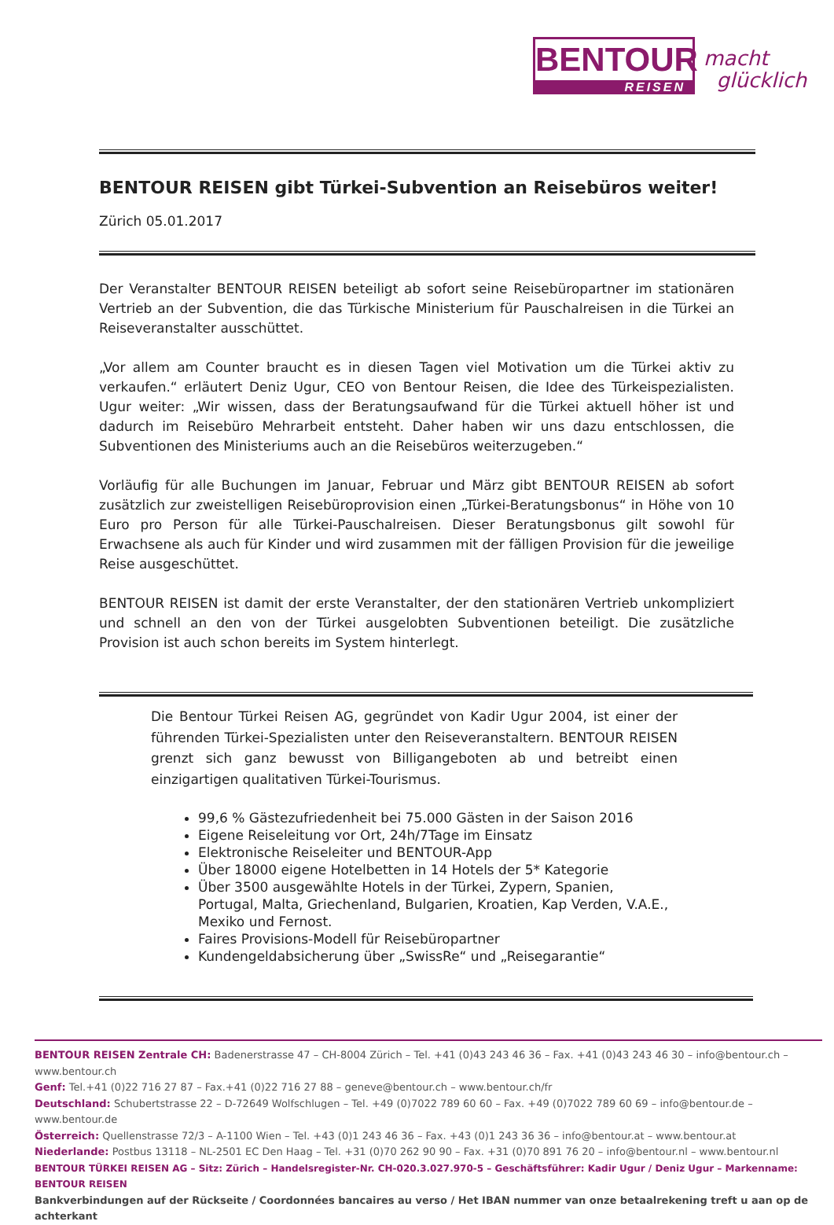BENTOUR
REISEN
macht
glücklich
BENTOUR REISEN gibt Türkei-Subvention an Reisebüros weiter!
Zürich 05.01.2017
Der Veranstalter BENTOUR REISEN beteiligt ab sofort seine Reisebüropartner im stationären Vertrieb an der Subvention, die das Türkische Ministerium für Pauschalreisen in die Türkei an Reiseveranstalter ausschüttet.
„Vor allem am Counter braucht es in diesen Tagen viel Motivation um die Türkei aktiv zu verkaufen.“ erläutert Deniz Ugur, CEO von Bentour Reisen, die Idee des Türkeispezialisten. Ugur weiter: „Wir wissen, dass der Beratungsaufwand für die Türkei aktuell höher ist und dadurch im Reisebüro Mehrarbeit entsteht. Daher haben wir uns dazu entschlossen, die Subventionen des Ministeriums auch an die Reisebüros weiterzugeben.“
Vorläufig für alle Buchungen im Januar, Februar und März gibt BENTOUR REISEN ab sofort zusätzlich zur zweistelligen Reisebüroprovision einen „Türkei-Beratungsbonus“ in Höhe von 10 Euro pro Person für alle Türkei-Pauschalreisen. Dieser Beratungsbonus gilt sowohl für Erwachsene als auch für Kinder und wird zusammen mit der fälligen Provision für die jeweilige Reise ausgeschüttet.
BENTOUR REISEN ist damit der erste Veranstalter, der den stationären Vertrieb unkompliziert und schnell an den von der Türkei ausgelobten Subventionen beteiligt. Die zusätzliche Provision ist auch schon bereits im System hinterlegt.
Die Bentour Türkei Reisen AG, gegründet von Kadir Ugur 2004, ist einer der führenden Türkei-Spezialisten unter den Reiseveranstaltern. BENTOUR REISEN grenzt sich ganz bewusst von Billigangeboten ab und betreibt einen einzigartigen qualitativen Türkei-Tourismus.
99,6 % Gästezufriedenheit bei 75.000 Gästen in der Saison 2016
Eigene Reiseleitung vor Ort, 24h/7Tage im Einsatz
Elektronische Reiseleiter und BENTOUR-App
Über 18000 eigene Hotelbetten in 14 Hotels der 5* Kategorie
Über 3500 ausgewählte Hotels in der Türkei, Zypern, Spanien, Portugal, Malta, Griechenland, Bulgarien, Kroatien, Kap Verden, V.A.E., Mexiko und Fernost.
Faires Provisions-Modell für Reisebüropartner
Kundengeldabsicherung über „SwissRe“ und „Reisegarantie“
BENTOUR REISEN Zentrale CH: Badenerstrasse 47 – CH-8004 Zürich – Tel. +41 (0)43 243 46 36 – Fax. +41 (0)43 243 46 30 – info@bentour.ch – www.bentour.ch
Genf: Tel.+41 (0)22 716 27 87 – Fax.+41 (0)22 716 27 88 – geneve@bentour.ch – www.bentour.ch/fr
Deutschland: Schubertstrasse 22 – D-72649 Wolfschlugen – Tel. +49 (0)7022 789 60 60 – Fax. +49 (0)7022 789 60 69 – info@bentour.de – www.bentour.de
Österreich: Quellenstrasse 72/3 – A-1100 Wien – Tel. +43 (0)1 243 46 36 – Fax. +43 (0)1 243 36 36 – info@bentour.at – www.bentour.at
Niederlande: Postbus 13118 – NL-2501 EC Den Haag – Tel. +31 (0)70 262 90 90 – Fax. +31 (0)70 891 76 20 – info@bentour.nl – www.bentour.nl
BENTOUR TÜRKEI REISEN AG – Sitz: Zürich – Handelsregister-Nr. CH-020.3.027.970-5 – Geschäftsführer: Kadir Ugur / Deniz Ugur – Markenname: BENTOUR REISEN
Bankverbindungen auf der Rückseite / Coordonnées bancaires au verso / Het IBAN nummer van onze betaalrekening treft u aan op de achterkant